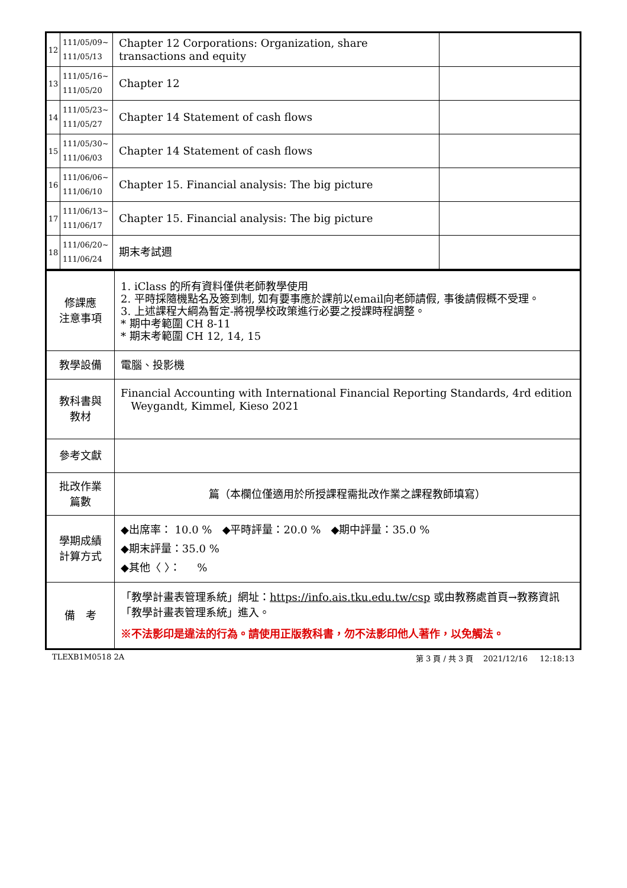| 12 | 111/05/09~ 111/05/13 | Chapter 12 Corporations: Organization, share transactions and equity | |
| 13 | 111/05/16~ 111/05/20 | Chapter 12 | |
| 14 | 111/05/23~ 111/05/27 | Chapter 14 Statement of cash flows | |
| 15 | 111/05/30~ 111/06/03 | Chapter 14 Statement of cash flows | |
| 16 | 111/06/06~ 111/06/10 | Chapter 15. Financial analysis: The big picture | |
| 17 | 111/06/13~ 111/06/17 | Chapter 15. Financial analysis: The big picture | |
| 18 | 111/06/20~ 111/06/24 | 期末考試週 | |
| 修課應 注意事項 | 1. iClass 的所有資料僅供老師教學使用 2. 平時採隨機點名及簽到制, 如有要事應於課前以email向老師請假, 事後請假概不受理。 3. 上述課程大綱為暫定-將視學校政策進行必要之授課時程調整。 * 期中考範圍 CH 8-11 * 期末考範圍 CH 12, 14, 15 |
| 教學設備 | 電腦、投影機 |
| 教科書與 教材 | Financial Accounting with International Financial Reporting Standards, 4rd edition Weygandt, Kimmel, Kieso 2021 |
| 參考文獻 | |
| 批改作業 篇數 | 篇（本欄位僅適用於所授課程需批改作業之課程教師填寫） |
| 學期成績 計算方式 | ◆出席率： 10.0 % ◆平時評量：20.0 % ◆期中評量：35.0 % ◆期末評量：35.0 % ◆其他〈 〉： % |
| 備 考 | 「教學計畫表管理系統」網址： https://info.ais.tku.edu.tw/csp 或由教務處首頁→教務資訊「教學計畫表管理系統」進入。 ※不法影印是違法的行為。請使用正版教科書，勿不法影印他人著作，以免觸法。 |
TLEXB1M0518 2A 第 3 頁 / 共 3 頁 2021/12/16 12:18:13